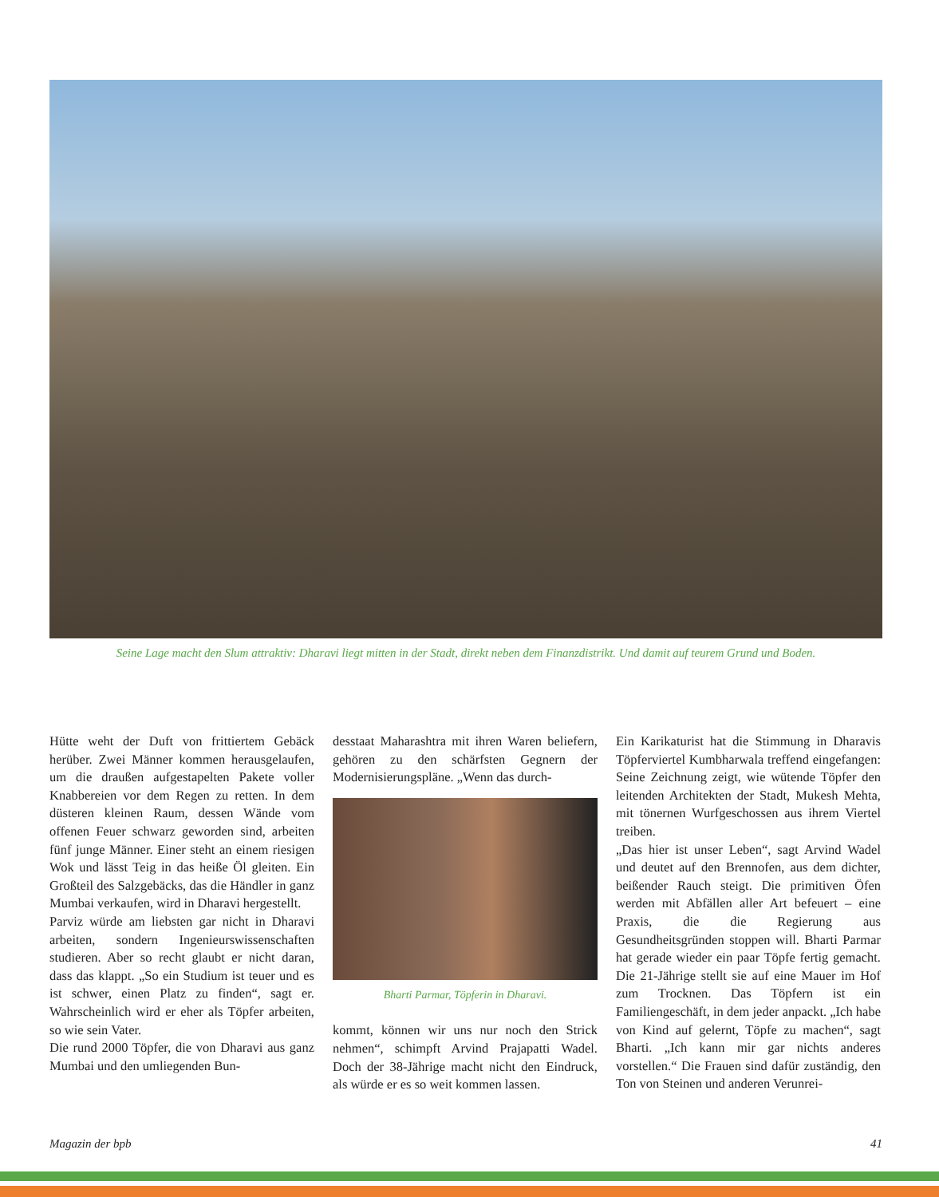Seine Lage macht den Slum attraktiv: Dharavi liegt mitten in der Stadt, direkt neben dem Finanzdistrikt. Und damit auf teurem Grund und Boden.
Hütte weht der Duft von frittiertem Gebäck herüber. Zwei Männer kommen herausgelaufen, um die draußen aufgestapelten Pakete voller Knabbereien vor dem Regen zu retten. In dem düsteren kleinen Raum, dessen Wände vom offenen Feuer schwarz geworden sind, arbeiten fünf junge Männer. Einer steht an einem riesigen Wok und lässt Teig in das heiße Öl gleiten. Ein Großteil des Salzgebäcks, das die Händler in ganz Mumbai verkaufen, wird in Dharavi hergestellt.
Parviz würde am liebsten gar nicht in Dharavi arbeiten, sondern Ingenieurswissenschaften studieren. Aber so recht glaubt er nicht daran, dass das klappt. „So ein Studium ist teuer und es ist schwer, einen Platz zu finden“, sagt er. Wahrscheinlich wird er eher als Töpfer arbeiten, so wie sein Vater.
Die rund 2000 Töpfer, die von Dharavi aus ganz Mumbai und den umliegenden Bun-
desstaat Maharashtra mit ihren Waren beliefern, gehören zu den schärfsten Gegnern der Modernisierungspläne. „Wenn das durch-
Bharti Parmar, Töpferin in Dharavi.
kommt, können wir uns nur noch den Strick nehmen“, schimpft Arvind Prajapatti Wadel. Doch der 38-Jährige macht nicht den Eindruck, als würde er es so weit kommen lassen.
Ein Karikaturist hat die Stimmung in Dharavis Töpferviertel Kumbharwala treffend eingefangen: Seine Zeichnung zeigt, wie wütende Töpfer den leitenden Architekten der Stadt, Mukesh Mehta, mit tönernen Wurfgeschossen aus ihrem Viertel treiben.
„Das hier ist unser Leben“, sagt Arvind Wadel und deutet auf den Brennofen, aus dem dichter, beißender Rauch steigt. Die primitiven Öfen werden mit Abfällen aller Art befeuert – eine Praxis, die die Regierung aus Gesundheitsgründen stoppen will. Bharti Parmar hat gerade wieder ein paar Töpfe fertig gemacht. Die 21-Jährige stellt sie auf eine Mauer im Hof zum Trocknen. Das Töpfern ist ein Familiengeschäft, in dem jeder anpackt. „Ich habe von Kind auf gelernt, Töpfe zu machen“, sagt Bharti. „Ich kann mir gar nichts anderes vorstellen.“ Die Frauen sind dafür zuständig, den Ton von Steinen und anderen Verunrei-
Magazin der bpb 41